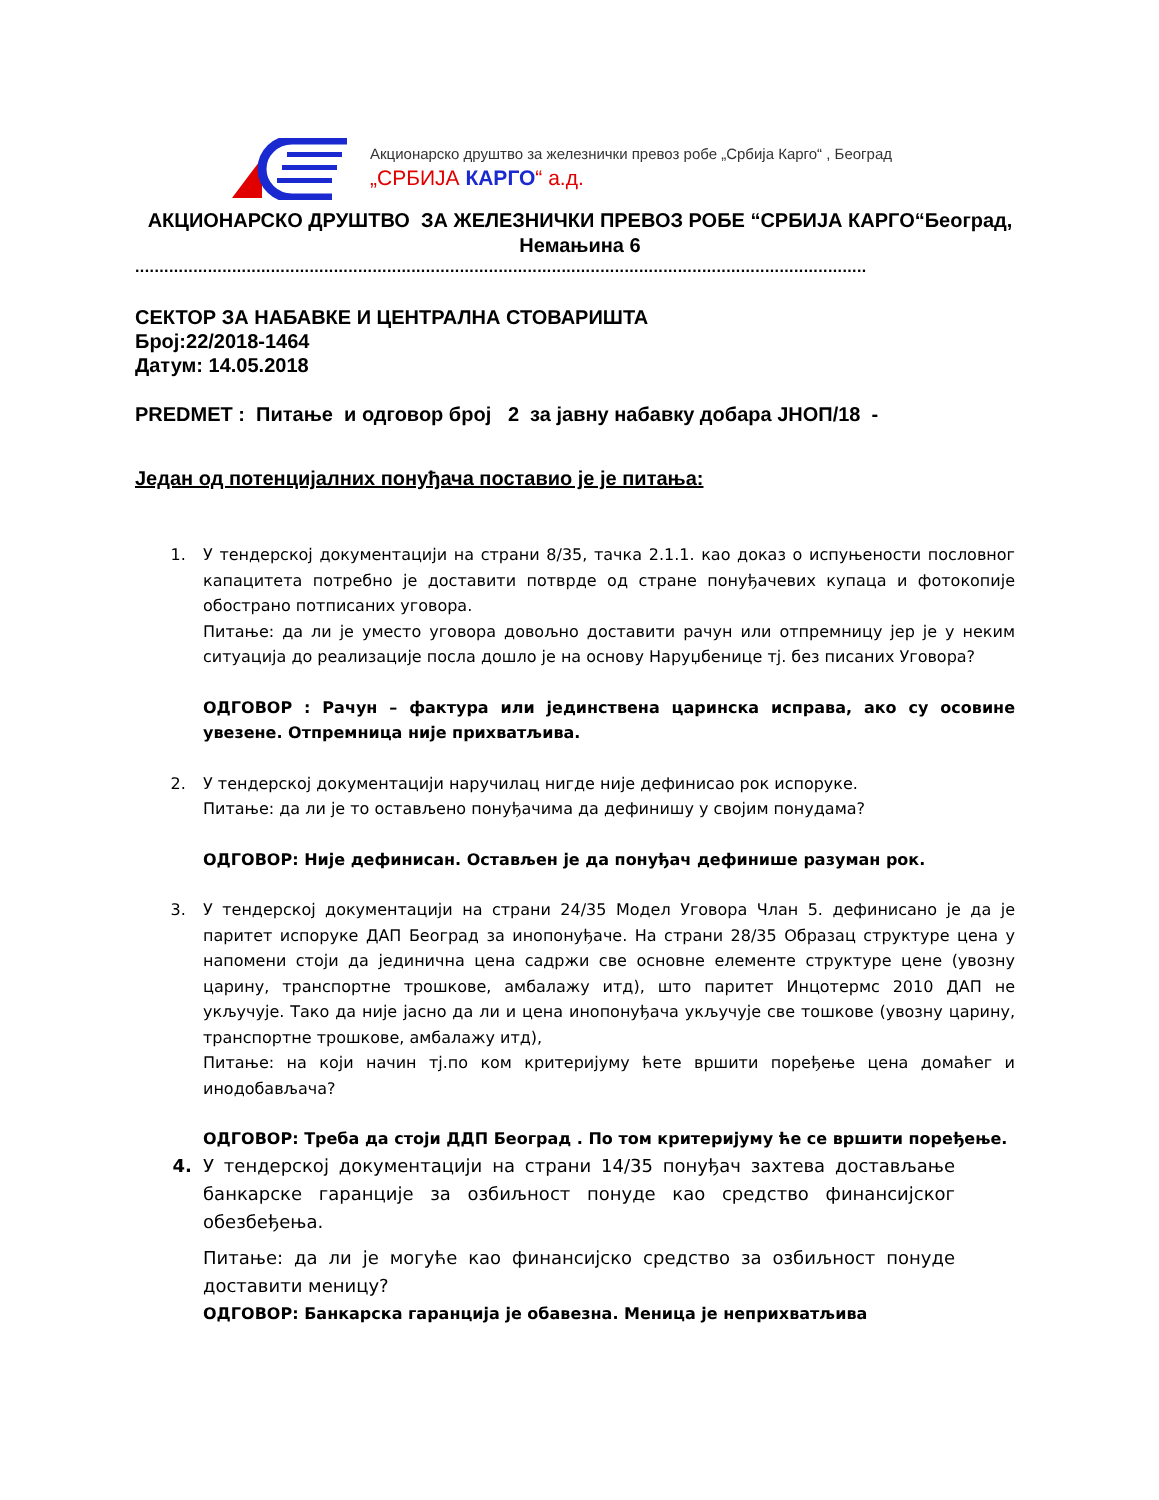Акционарско друштво за железнички превоз робе „Србија Карго“ , Београд
„СРБИЈА КАРГО“ а.д.
АКЦИОНАРСКО ДРУШТВО ЗА ЖЕЛЕЗНИЧКИ ПРЕВОЗ РОБЕ “СРБИЈА КАРГО“Београд, Немањина 6
.......................................................................................................................................................
СЕКТОР ЗА НАБАВКЕ И ЦЕНТРАЛНА СТОВАРИШТА
Број:22/2018-1464
Датум: 14.05.2018
PREDMET : Питање и одговор број 2 за јавну набавку добара ЈНОП/18 -
Један од потенцијалних понуђача поставио је је питања:
1. У тендерској документацији на страни 8/35, тачка 2.1.1. као доказ о испуњености пословног капацитета потребно је доставити потврде од стране понуђачевих купаца и фотокопије обострано потписаних уговора.
Питање: да ли је уместо уговора довољно доставити рачун или отпремницу јер је у неким ситуација до реализације посла дошло је на основу Наруџбенице тј. без писаних Уговора?
ОДГОВОР : Рачун – фактура или јединствена царинска исправа, ако су осовине увезене. Отпремница није прихватљива.
2. У тендерској документацији наручилац нигде није дефинисао рок испоруке.
Питање: да ли је то остављено понуђачима да дефинишу у својим понудама?
ОДГОВОР: Није дефинисан. Остављен је да понуђач дефинише разуман рок.
3. У тендерској документацији на страни 24/35 Модел Уговора Члан 5. дефинисано је да је паритет испоруке ДАП Београд за инопонуђаче. На страни 28/35 Образац структуре цена у напомени стоји да јединична цена садржи све основне елементе структуре цене (увозну царину, транспортне трошкове, амбалажу итд), што паритет Инцотермс 2010 ДАП не укључује. Тако да није јасно да ли и цена инопонуђача укључује све тошкове (увозну царину, транспортне трошкове, амбалажу итд),
Питање: на који начин тј.по ком критеријуму ћете вршити поређење цена домаћег и инодобављача?
ОДГОВОР: Треба да стоји ДДП Београд . По том критеријуму ће се вршити поређење.
4. У тендерској документацији на страни 14/35 понуђач захтева достављање банкарске гаранције за озбиљност понуде као средство финансијског обезбеђења.
Питање: да ли је могуће као финансијско средство за озбиљност понуде доставити меницу?
ОДГОВОР: Банкарска гаранција је обавезна. Меница је неприхватљива